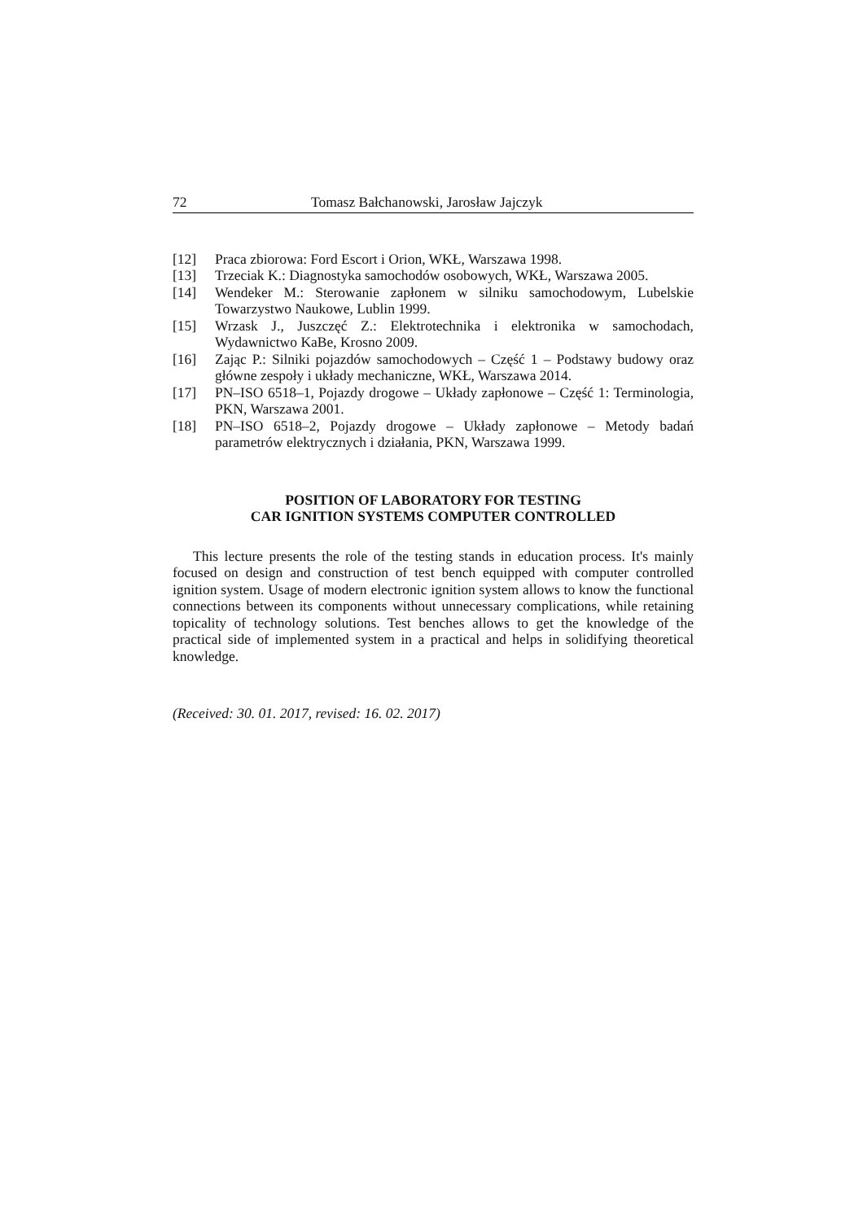72 Tomasz Bałchanowski, Jarosław Jajczyk
[12] Praca zbiorowa: Ford Escort i Orion, WKŁ, Warszawa 1998.
[13] Trzeciak K.: Diagnostyka samochodów osobowych, WKŁ, Warszawa 2005.
[14] Wendeker M.: Sterowanie zapłonem w silniku samochodowym, Lubelskie Towarzystwo Naukowe, Lublin 1999.
[15] Wrzask J., Juszczęć Z.: Elektrotechnika i elektronika w samochodach, Wydawnictwo KaBe, Krosno 2009.
[16] Zając P.: Silniki pojazdów samochodowych – Część 1 – Podstawy budowy oraz główne zespoły i układy mechaniczne, WKŁ, Warszawa 2014.
[17] PN–ISO 6518–1, Pojazdy drogowe – Układy zapłonowe – Część 1: Terminologia, PKN, Warszawa 2001.
[18] PN–ISO 6518–2, Pojazdy drogowe – Układy zapłonowe – Metody badań parametrów elektrycznych i działania, PKN, Warszawa 1999.
POSITION OF LABORATORY FOR TESTING
CAR IGNITION SYSTEMS COMPUTER CONTROLLED
This lecture presents the role of the testing stands in education process. It's mainly focused on design and construction of test bench equipped with computer controlled ignition system. Usage of modern electronic ignition system allows to know the functional connections between its components without unnecessary complications, while retaining topicality of technology solutions. Test benches allows to get the knowledge of the practical side of implemented system in a practical and helps in solidifying theoretical knowledge.
(Received: 30. 01. 2017, revised: 16. 02. 2017)